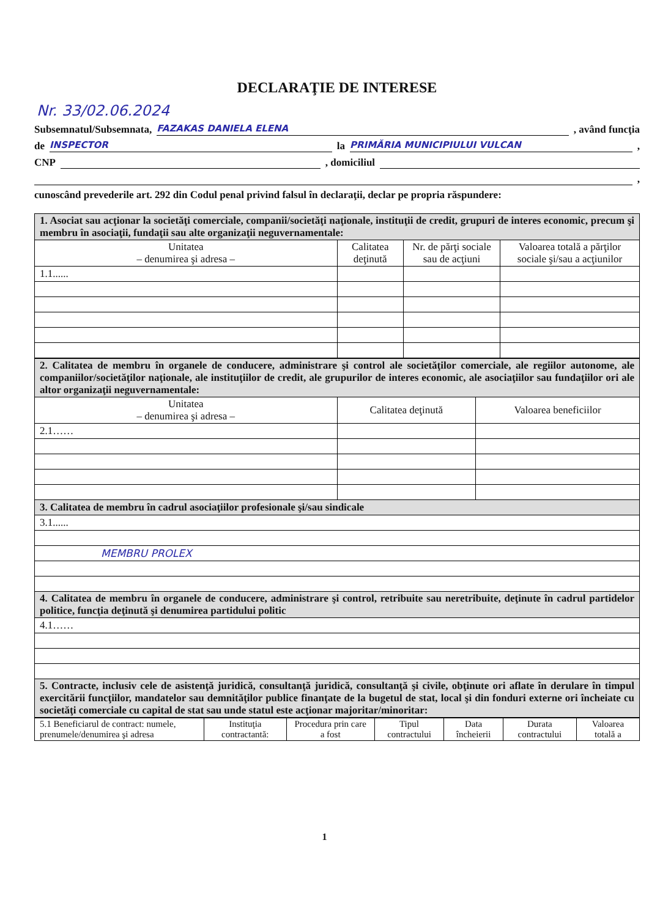DECLARAŢIE DE INTERESE
Nr. 33/02.06.2024
Subsemnatul/Subsemnata, FAZAKAS DANIELA ELENA , având funcţia
de INSPECTOR la PRIMĂRIA MUNICIPIULUI VULCAN ,
CNP , domiciliul
,
cunoscând prevederile art. 292 din Codul penal privind falsul în declaraţii, declar pe propria răspundere:
| 1. Asociat sau acţionar la societăţi comerciale, companii/societăţi naţionale, instituţii de credit, grupuri de interes economic, precum şi membru în asociaţii, fundaţii sau alte organizaţii neguvernamentale: | | | |
| Unitatea – denumirea şi adresa – | Calitatea deţinută | Nr. de părţi sociale sau de acţiuni | Valoarea totală a părţilor sociale şi/sau a acţiunilor |
| 1.1...... | | | |
| 2. Calitatea de membru în organele de conducere, administrare şi control ale societăţilor comerciale, ale regiilor autonome, ale companiilor/societăţilor naţionale, ale instituţiilor de credit, ale grupurilor de interes economic, ale asociaţiilor sau fundaţiilor ori ale altor organizaţii neguvernamentale: | | |
| Unitatea – denumirea şi adresa – | Calitatea deţinută | Valoarea beneficiilor |
| 2.1…… | | |
| 3. Calitatea de membru în cadrul asociaţiilor profesionale şi/sau sindicale | | |
| 3.1...... | | |
| MEMBRU PROLEX | | |
| 4. Calitatea de membru în organele de conducere, administrare şi control, retribuite sau neretribuite, deţinute în cadrul partidelor politice, funcţia deţinută şi denumirea partidului politic | | |
| 4.1…… | | |
| 5. Contracte, inclusiv cele de asistenţă juridică, consultanţă juridică, consultanţă şi civile, obţinute ori aflate în derulare în timpul exercitării funcţiilor, mandatelor sau demnităţilor publice finanţate de la bugetul de stat, local şi din fonduri externe ori încheiate cu societăţi comerciale cu capital de stat sau unde statul este acţionar majoritar/minoritar: | | |
| 5.1 Beneficiarul de contract: numele, prenumele/denumirea şi adresa | Instituţia contractantă: | Procedura prin care a fost | Tipul contractului | Data încheierii | Durata contractului | Valoarea totală a |
1